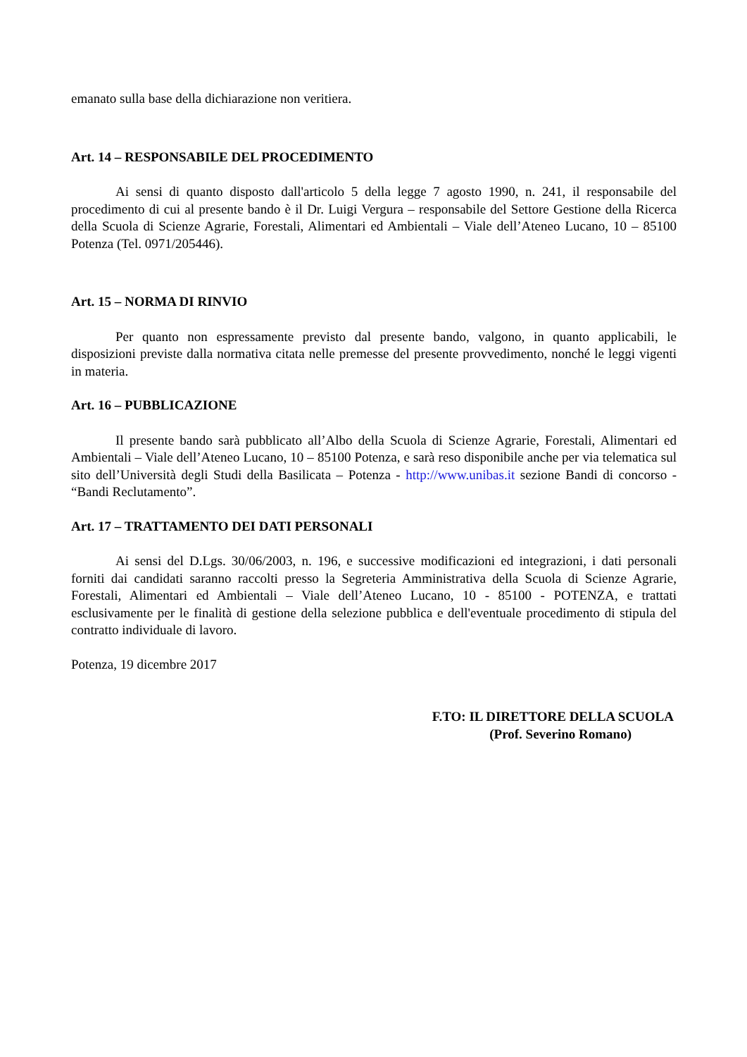emanato sulla base della dichiarazione non veritiera.
Art. 14 – RESPONSABILE DEL PROCEDIMENTO
Ai sensi di quanto disposto dall'articolo 5 della legge 7 agosto 1990, n. 241, il responsabile del procedimento di cui al presente bando è il Dr. Luigi Vergura – responsabile del Settore Gestione della Ricerca della Scuola di Scienze Agrarie, Forestali, Alimentari ed Ambientali – Viale dell’Ateneo Lucano, 10 – 85100 Potenza (Tel. 0971/205446).
Art. 15 – NORMA DI RINVIO
Per quanto non espressamente previsto dal presente bando, valgono, in quanto applicabili, le disposizioni previste dalla normativa citata nelle premesse del presente provvedimento, nonché le leggi vigenti in materia.
Art. 16 – PUBBLICAZIONE
Il presente bando sarà pubblicato all’Albo della Scuola di Scienze Agrarie, Forestali, Alimentari ed Ambientali – Viale dell’Ateneo Lucano, 10 – 85100 Potenza, e sarà reso disponibile anche per via telematica sul sito dell’Università degli Studi della Basilicata – Potenza - http://www.unibas.it sezione Bandi di concorso - “Bandi Reclutamento”.
Art. 17 – TRATTAMENTO DEI DATI PERSONALI
Ai sensi del D.Lgs. 30/06/2003, n. 196, e successive modificazioni ed integrazioni, i dati personali forniti dai candidati saranno raccolti presso la Segreteria Amministrativa della Scuola di Scienze Agrarie, Forestali, Alimentari ed Ambientali – Viale dell’Ateneo Lucano, 10 - 85100 - POTENZA, e trattati esclusivamente per le finalità di gestione della selezione pubblica e dell'eventuale procedimento di stipula del contratto individuale di lavoro.
Potenza, 19 dicembre 2017
F.TO: IL DIRETTORE DELLA SCUOLA
(Prof. Severino Romano)